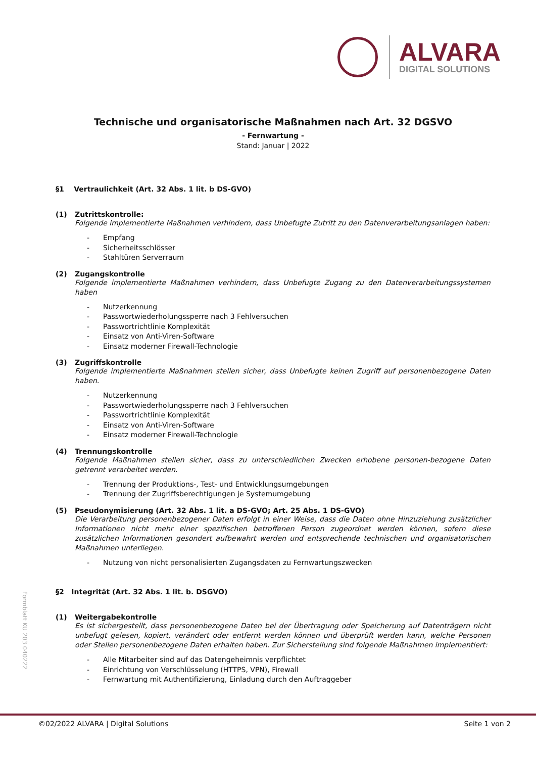ALVARA
DIGITAL SOLUTIONS
Technische und organisatorische Maßnahmen nach Art. 32 DGSVO
- Fernwartung -
Stand: Januar | 2022
§1 Vertraulichkeit (Art. 32 Abs. 1 lit. b DS-GVO)
(1) Zutrittskontrolle:
Folgende implementierte Maßnahmen verhindern, dass Unbefugte Zutritt zu den Datenverarbeitungsanlagen haben:
- Empfang
- Sicherheitsschlösser
- Stahltüren Serverraum
(2) Zugangskontrolle
Folgende implementierte Maßnahmen verhindern, dass Unbefugte Zugang zu den Datenverarbeitungssystemen haben
- Nutzerkennung
- Passwortwiederholungssperre nach 3 Fehlversuchen
- Passwortrichtlinie Komplexität
- Einsatz von Anti-Viren-Software
- Einsatz moderner Firewall-Technologie
(3) Zugriffskontrolle
Folgende implementierte Maßnahmen stellen sicher, dass Unbefugte keinen Zugriff auf personenbezogene Daten haben.
- Nutzerkennung
- Passwortwiederholungssperre nach 3 Fehlversuchen
- Passwortrichtlinie Komplexität
- Einsatz von Anti-Viren-Software
- Einsatz moderner Firewall-Technologie
(4) Trennungskontrolle
Folgende Maßnahmen stellen sicher, dass zu unterschiedlichen Zwecken erhobene personen-bezogene Daten getrennt verarbeitet werden.
- Trennung der Produktions-, Test- und Entwicklungsumgebungen
- Trennung der Zugriffsberechtigungen je Systemumgebung
(5) Pseudonymisierung (Art. 32 Abs. 1 lit. a DS-GVO; Art. 25 Abs. 1 DS-GVO)
Die Verarbeitung personenbezogener Daten erfolgt in einer Weise, dass die Daten ohne Hinzuziehung zusätzlicher Informationen nicht mehr einer spezifischen betroffenen Person zugeordnet werden können, sofern diese zusätzlichen Informationen gesondert aufbewahrt werden und entsprechende technischen und organisatorischen Maßnahmen unterliegen.
- Nutzung von nicht personalisierten Zugangsdaten zu Fernwartungszwecken
§2 Integrität (Art. 32 Abs. 1 lit. b. DSGVO)
(1) Weitergabekontrolle
Es ist sichergestellt, dass personenbezogene Daten bei der Übertragung oder Speicherung auf Datenträgern nicht unbefugt gelesen, kopiert, verändert oder entfernt werden können und überprüft werden kann, welche Personen oder Stellen personenbezogene Daten erhalten haben. Zur Sicherstellung sind folgende Maßnahmen implementiert:
- Alle Mitarbeiter sind auf das Datengeheimnis verpflichtet
- Einrichtung von Verschlüsselung (HTTPS, VPN), Firewall
- Fernwartung mit Authentifizierung, Einladung durch den Auftraggeber
Formblatt KU 203 040222
©02/2022 ALVARA | Digital Solutions Seite 1 von 2